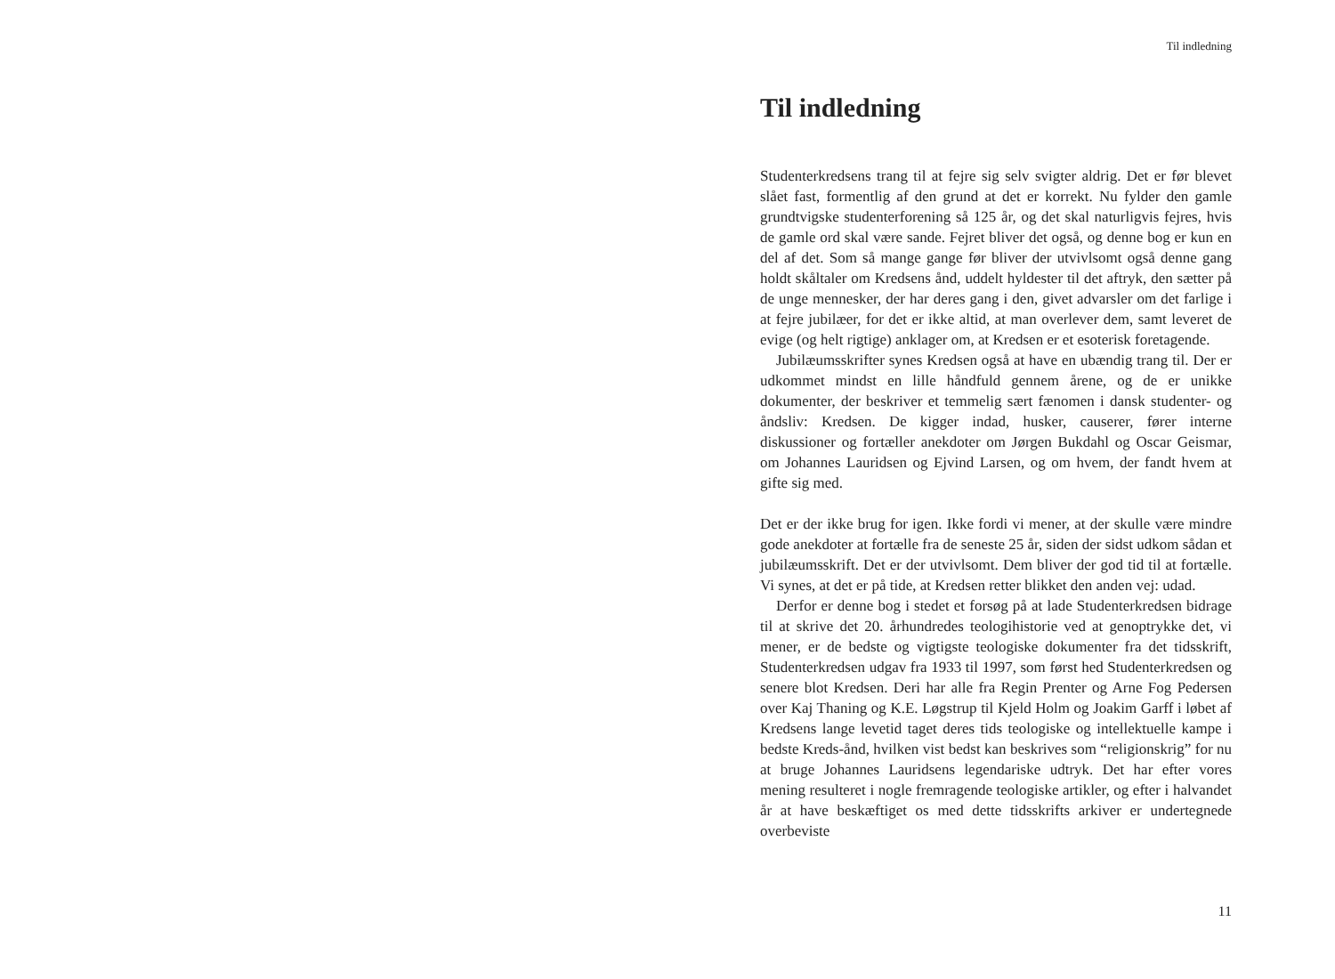Til indledning
Til indledning
Studenterkredsens trang til at fejre sig selv svigter aldrig. Det er før blevet slået fast, formentlig af den grund at det er korrekt. Nu fylder den gamle grundtvigske studenterforening så 125 år, og det skal naturligvis fejres, hvis de gamle ord skal være sande. Fejret bliver det også, og denne bog er kun en del af det. Som så mange gange før bliver der utvivlsomt også denne gang holdt skåltaler om Kredsens ånd, uddelt hyldester til det aftryk, den sætter på de unge mennesker, der har deres gang i den, givet advarsler om det farlige i at fejre jubilæer, for det er ikke altid, at man overlever dem, samt leveret de evige (og helt rigtige) anklager om, at Kredsen er et esoterisk foretagende.
Jubilæumsskrifter synes Kredsen også at have en ubændig trang til. Der er udkommet mindst en lille håndfuld gennem årene, og de er unikke dokumenter, der beskriver et temmelig sært fænomen i dansk studenter- og åndsliv: Kredsen. De kigger indad, husker, causerer, fører interne diskussioner og fortæller anekdoter om Jørgen Bukdahl og Oscar Geismar, om Johannes Lauridsen og Ejvind Larsen, og om hvem, der fandt hvem at gifte sig med.
Det er der ikke brug for igen. Ikke fordi vi mener, at der skulle være mindre gode anekdoter at fortælle fra de seneste 25 år, siden der sidst udkom sådan et jubilæumsskrift. Det er der utvivlsomt. Dem bliver der god tid til at fortælle. Vi synes, at det er på tide, at Kredsen retter blikket den anden vej: udad.
Derfor er denne bog i stedet et forsøg på at lade Studenterkredsen bidrage til at skrive det 20. århundredes teologihistorie ved at genoptrykke det, vi mener, er de bedste og vigtigste teologiske dokumenter fra det tidsskrift, Studenterkredsen udgav fra 1933 til 1997, som først hed Studenterkredsen og senere blot Kredsen. Deri har alle fra Regin Prenter og Arne Fog Pedersen over Kaj Thaning og K.E. Løgstrup til Kjeld Holm og Joakim Garff i løbet af Kredsens lange levetid taget deres tids teologiske og intellektuelle kampe i bedste Kreds-ånd, hvilken vist bedst kan beskrives som “religionskrig” for nu at bruge Johannes Lauridsens legendariske udtryk. Det har efter vores mening resulteret i nogle fremragende teologiske artikler, og efter i halvandet år at have beskæftiget os med dette tidsskrifts arkiver er undertegnede overbeviste
11